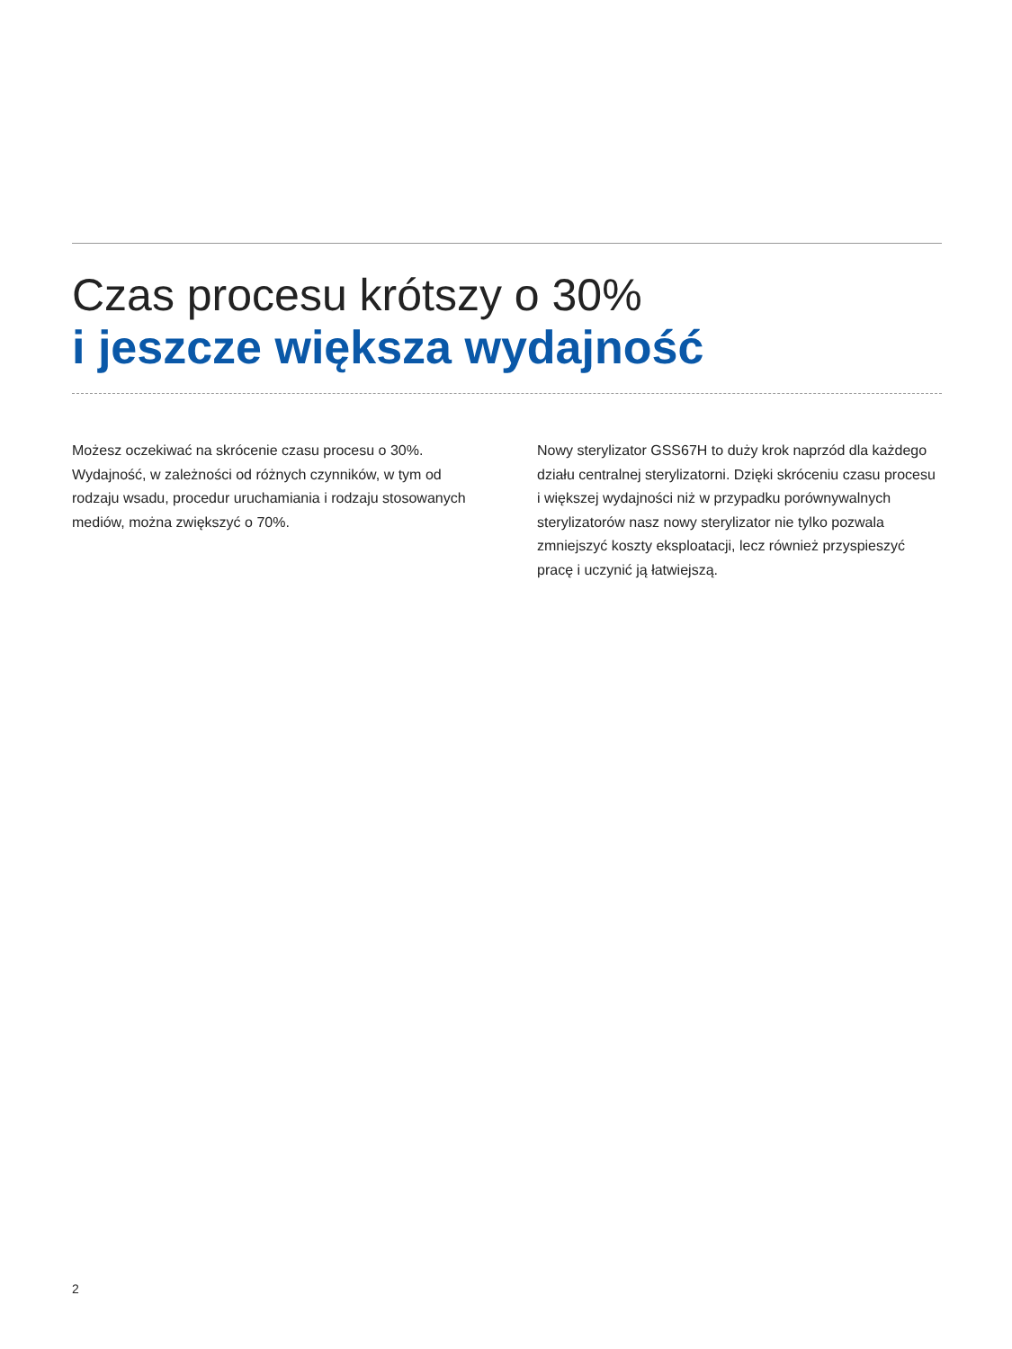Czas procesu krótszy o 30%
i jeszcze większa wydajność
Możesz oczekiwać na skrócenie czasu procesu o 30%. Wydajność, w zależności od różnych czynników, w tym od rodzaju wsadu, procedur uruchamiania i rodzaju stosowanych mediów, można zwiększyć o 70%.
Nowy sterylizator GSS67H to duży krok naprzód dla każdego działu centralnej sterylizatorni. Dzięki skróceniu czasu procesu i większej wydajności niż w przypadku porównywalnych sterylizatorów nasz nowy sterylizator nie tylko pozwala zmniejszyć koszty eksploatacji, lecz również przyspieszyć pracę i uczynić ją łatwiejszą.
2